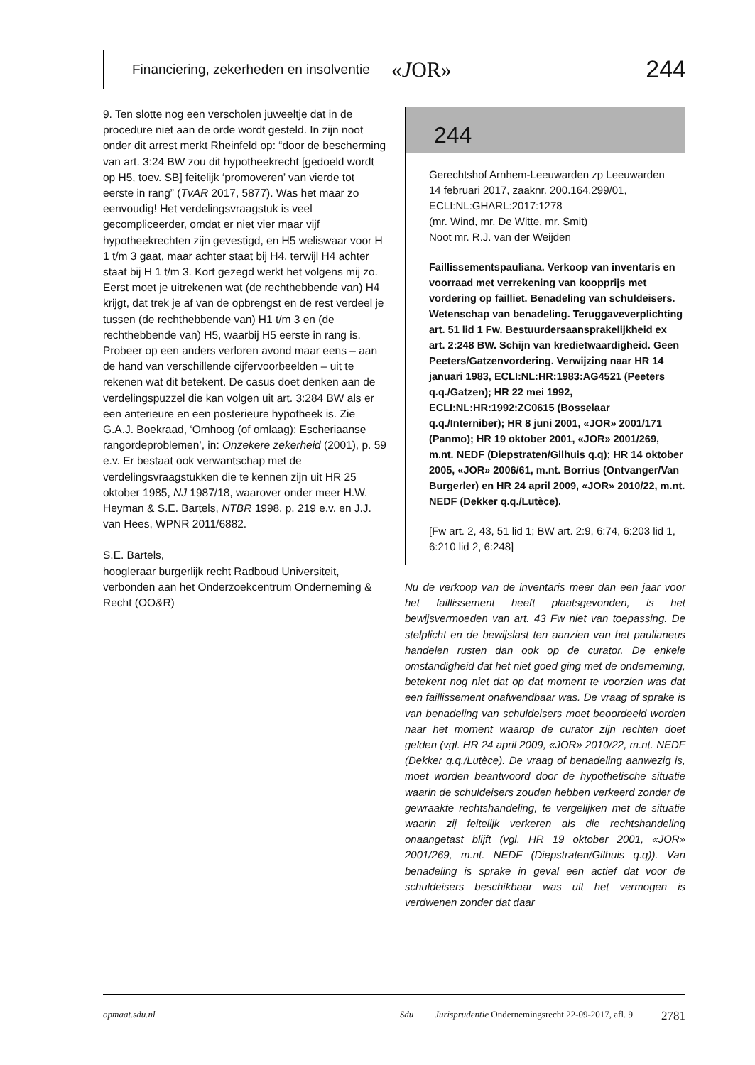Financiering, zekerheden en insolventie «JOR» 244
9. Ten slotte nog een verscholen juweeltje dat in de procedure niet aan de orde wordt gesteld. In zijn noot onder dit arrest merkt Rheinfeld op: “door de bescherming van art. 3:24 BW zou dit hypotheekrecht [gedoeld wordt op H5, toev. SB] feitelijk ‘promoveren’ van vierde tot eerste in rang” (TvAR 2017, 5877). Was het maar zo eenvoudig! Het verdelingsvraagstuk is veel gecompliceerder, omdat er niet vier maar vijf hypotheekrechten zijn gevestigd, en H5 weliswaar voor H 1 t/m 3 gaat, maar achter staat bij H4, terwijl H4 achter staat bij H 1 t/m 3. Kort gezegd werkt het volgens mij zo. Eerst moet je uitrekenen wat (de rechthebbende van) H4 krijgt, dat trek je af van de opbrengst en de rest verdeel je tussen (de rechthebbende van) H1 t/m 3 en (de rechthebbende van) H5, waarbij H5 eerste in rang is. Probeer op een anders verloren avond maar eens – aan de hand van verschillende cijfervoorbeelden – uit te rekenen wat dit betekent. De casus doet denken aan de verdelingspuzzel die kan volgen uit art. 3:284 BW als er een anterieure en een posterieure hypotheek is. Zie G.A.J. Boekraad, ‘Omhoog (of omlaag): Escheriaanse rangordeproblemen’, in: Onzekere zekerheid (2001), p. 59 e.v. Er bestaat ook verwantschap met de verdelingsvraagstukken die te kennen zijn uit HR 25 oktober 1985, NJ 1987/18, waarover onder meer H.W. Heyman & S.E. Bartels, NTBR 1998, p. 219 e.v. en J.J. van Hees, WPNR 2011/6882.
S.E. Bartels,
hoogleraar burgerlijk recht Radboud Universiteit, verbonden aan het Onderzoekcentrum Onderneming & Recht (OO&R)
244
Gerechtshof Arnhem-Leeuwarden zp Leeuwarden
14 februari 2017, zaaknr. 200.164.299/01, ECLI:NL:GHARL:2017:1278
(mr. Wind, mr. De Witte, mr. Smit)
Noot mr. R.J. van der Weijden
Faillissementspauliana. Verkoop van inventaris en voorraad met verrekening van koopprijs met vordering op failliet. Benadeling van schuldeisers. Wetenschap van benadeling. Teruggaveverplichting art. 51 lid 1 Fw. Bestuurdersaansprakelijkheid ex art. 2:248 BW. Schijn van kredietwaardigheid. Geen Peeters/Gatzenvordering. Verwijzing naar HR 14 januari 1983, ECLI:NL:HR:1983:AG4521 (Peeters q.q./Gatzen); HR 22 mei 1992, ECLI:NL:HR:1992:ZC0615 (Bosselaar q.q./Interniber); HR 8 juni 2001, «JOR» 2001/171 (Panmo); HR 19 oktober 2001, «JOR» 2001/269, m.nt. NEDF (Diepstraten/Gilhuis q.q); HR 14 oktober 2005, «JOR» 2006/61, m.nt. Borrius (Ontvanger/Van Burgerler) en HR 24 april 2009, «JOR» 2010/22, m.nt. NEDF (Dekker q.q./Lutèce).
[Fw art. 2, 43, 51 lid 1; BW art. 2:9, 6:74, 6:203 lid 1, 6:210 lid 2, 6:248]
Nu de verkoop van de inventaris meer dan een jaar voor het faillissement heeft plaatsgevonden, is het bewijsvermoeden van art. 43 Fw niet van toepassing. De stelplicht en de bewijslast ten aanzien van het paulianeus handelen rusten dan ook op de curator. De enkele omstandigheid dat het niet goed ging met de onderneming, betekent nog niet dat op dat moment te voorzien was dat een faillissement onafwendbaar was. De vraag of sprake is van benadeling van schuldeisers moet beoordeeld worden naar het moment waarop de curator zijn rechten doet gelden (vgl. HR 24 april 2009, «JOR» 2010/22, m.nt. NEDF (Dekker q.q./Lutèce). De vraag of benadeling aanwezig is, moet worden beantwoord door de hypothetische situatie waarin de schuldeisers zouden hebben verkeerd zonder de gewraakte rechtshandeling, te vergelijken met de situatie waarin zij feitelijk verkeren als die rechtshandeling onaangetast blijft (vgl. HR 19 oktober 2001, «JOR» 2001/269, m.nt. NEDF (Diepstraten/Gilhuis q.q)). Van benadeling is sprake in geval een actief dat voor de schuldeisers beschikbaar was uit het vermogen is verdwenen zonder dat daar
opmaat.sdu.nl Sdu Jurisprudentie Ondernemingsrecht 22-09-2017, afl. 9 2781